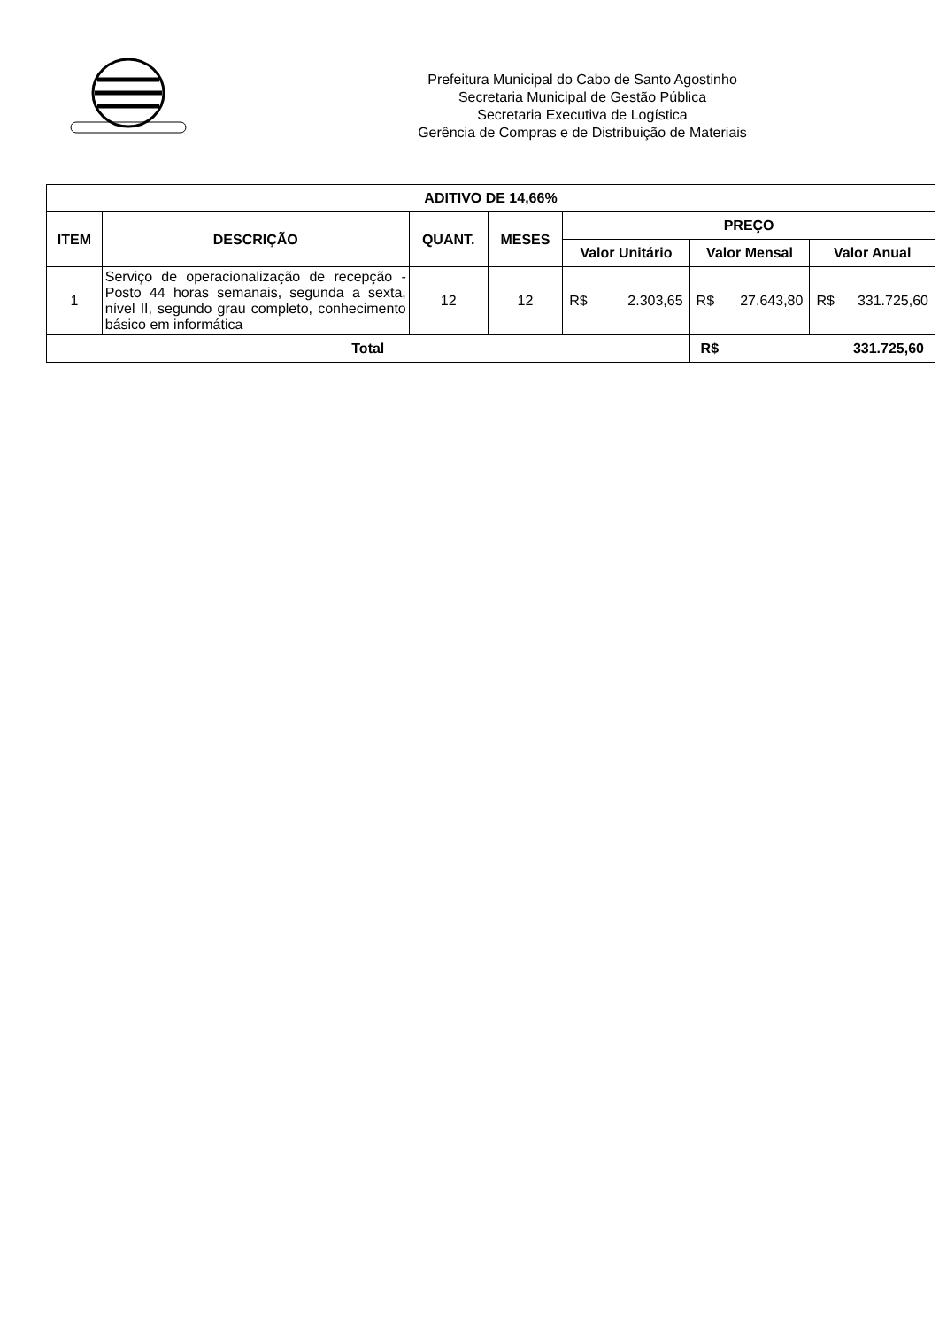Prefeitura Municipal do Cabo de Santo Agostinho
Secretaria Municipal de Gestão Pública
Secretaria Executiva de Logística
Gerência de Compras e de Distribuição de Materiais
| ADITIVO DE 14,66% | | | | | | |
| --- | --- | --- | --- | --- | --- | --- |
| ITEM | DESCRIÇÃO | QUANT. | MESES | PREÇO | | |
| | | | | Valor Unitário | Valor Mensal | Valor Anual |
| 1 | Serviço de operacionalização de recepção - Posto 44 horas semanais, segunda a sexta, nível II, segundo grau completo, conhecimento básico em informática | 12 | 12 | R$ 2.303,65 | R$ 27.643,80 | R$ 331.725,60 |
| Total | | | | | R$ 331.725,60 | |